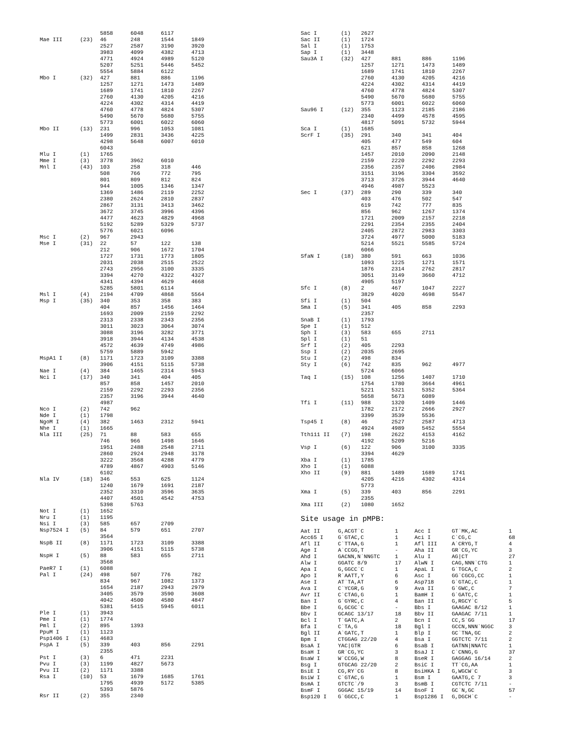| | | 5858 | 6048 | 6117 | |
| Mae III | (23) | 46 | 248 | 1544 | 1849 |
| | | 2527 | 2587 | 3190 | 3920 |
| | | 3983 | 4099 | 4382 | 4713 |
| | | 4771 | 4924 | 4989 | 5120 |
| | | 5207 | 5251 | 5446 | 5452 |
| | | 5554 | 5884 | 6122 | |
| Mbo I | (32) | 427 | 881 | 886 | 1196 |
| | | 1257 | 1271 | 1473 | 1489 |
| | | 1689 | 1741 | 1810 | 2267 |
| | | 2760 | 4130 | 4205 | 4216 |
| | | 4224 | 4302 | 4314 | 4419 |
| | | 4760 | 4778 | 4824 | 5307 |
| | | 5490 | 5670 | 5680 | 5755 |
| | | 5773 | 6001 | 6022 | 6060 |
| Mbo II | (13) | 231 | 996 | 1053 | 1081 |
| | | 1499 | 2831 | 3436 | 4225 |
| | | 4298 | 5648 | 6007 | 6010 |
| | | 6043 | | | |
| Mlu I | (1) | 1765 | | | |
| Mme I | (3) | 3778 | 3962 | 6010 | |
| Mnl I | (43) | 103 | 258 | 318 | 446 |
| | | 508 | 766 | 772 | 795 |
| | | 801 | 809 | 812 | 824 |
| | | 944 | 1005 | 1346 | 1347 |
| | | 1369 | 1486 | 2119 | 2252 |
| | | 2380 | 2624 | 2810 | 2837 |
| | | 2867 | 3131 | 3413 | 3462 |
| | | 3672 | 3745 | 3996 | 4396 |
| | | 4477 | 4623 | 4829 | 4968 |
| | | 5192 | 5289 | 5329 | 5737 |
| | | 5776 | 6021 | 6096 | |
| Msc I | (2) | 967 | 2943 | | |
| Mse I | (31) | 22 | 57 | 122 | 138 |
| | | 212 | 906 | 1672 | 1704 |
| | | 1727 | 1731 | 1773 | 1805 |
| | | 2031 | 2038 | 2515 | 2522 |
| | | 2743 | 2956 | 3100 | 3335 |
| | | 3394 | 4270 | 4322 | 4327 |
| | | 4341 | 4394 | 4629 | 4668 |
| | | 5285 | 5801 | 6114 | |
| Msl I | (4) | 2194 | 4709 | 4868 | 5564 |
| Msp I | (35) | 340 | 353 | 358 | 383 |
| | | 404 | 857 | 1456 | 1464 |
| | | 1693 | 2009 | 2159 | 2292 |
| | | 2313 | 2338 | 2343 | 2356 |
| | | 3011 | 3023 | 3064 | 3074 |
| | | 3088 | 3196 | 3282 | 3771 |
| | | 3918 | 3944 | 4134 | 4538 |
| | | 4572 | 4639 | 4749 | 4986 |
| | | 5759 | 5889 | 5942 | |
| MspA1 I | (8) | 1171 | 1723 | 3109 | 3388 |
| | | 3906 | 4151 | 5115 | 5738 |
| Nae I | (4) | 384 | 1465 | 2314 | 5943 |
| Nci I | (17) | 340 | 341 | 404 | 405 |
| | | 857 | 858 | 1457 | 2010 |
| | | 2159 | 2292 | 2293 | 2356 |
| | | 2357 | 3196 | 3944 | 4640 |
| | | 4987 | | | |
| Nco I | (2) | 742 | 962 | | |
| Nde I | (1) | 1798 | | | |
| NgoM I | (4) | 382 | 1463 | 2312 | 5941 |
| Nhe I | (1) | 1665 | | | |
| Nla III | (25) | 71 | 88 | 583 | 655 |
| | | 746 | 966 | 1498 | 1646 |
| | | 1951 | 2488 | 2548 | 2711 |
| | | 2860 | 2924 | 2948 | 3178 |
| | | 3222 | 3568 | 4288 | 4779 |
| | | 4789 | 4867 | 4903 | 5146 |
| | | 6102 | | | |
| Nla IV | (18) | 346 | 553 | 625 | 1124 |
| | | 1240 | 1679 | 1691 | 2187 |
| | | 2352 | 3310 | 3596 | 3635 |
| | | 4407 | 4501 | 4542 | 4753 |
| | | 5398 | 5763 | | |
| Not I | (1) | 1652 | | | |
| Nru I | (1) | 1195 | | | |
| Nsi I | (3) | 585 | 657 | 2709 | |
| Nsp7524 I | (5) | 84 | 579 | 651 | 2707 |
| | | 3564 | | | |
| NspB II | (8) | 1171 | 1723 | 3109 | 3388 |
| | | 3906 | 4151 | 5115 | 5738 |
| NspH I | (5) | 88 | 583 | 655 | 2711 |
| | | 3568 | | | |
| PaeR7 I | (1) | 6088 | | | |
| Pal I | (24) | 498 | 507 | 776 | 782 |
| | | 834 | 967 | 1082 | 1373 |
| | | 1654 | 2187 | 2943 | 2979 |
| | | 3405 | 3579 | 3590 | 3608 |
| | | 4042 | 4500 | 4580 | 4847 |
| | | 5381 | 5415 | 5945 | 6011 |
| Ple I | (1) | 3943 | | | |
| Pme I | (1) | 1774 | | | |
| Pml I | (2) | 895 | 1393 | | |
| PpuM I | (1) | 1123 | | | |
| Psp1406 I | (1) | 4683 | | | |
| PspA I | (5) | 339 | 403 | 856 | 2291 |
| | | 2355 | | | |
| Pst I | (3) | 6 | 471 | 2231 | |
| Pvu I | (3) | 1199 | 4827 | 5673 | |
| Pvu II | (2) | 1171 | 3388 | | |
| Rsa I | (10) | 53 | 1679 | 1685 | 1761 |
| | | 1795 | 4939 | 5172 | 5385 |
| | | 5393 | 5876 | | |
| Rsr II | (2) | 355 | 2340 | | |
| Sac I | (1) | 2627 | | | |
| Sac II | (1) | 1724 | | | |
| Sal I | (1) | 1753 | | | |
| Sap I | (1) | 3448 | | | |
| Sau3A I | (32) | 427 | 881 | 886 | 1196 |
| | | 1257 | 1271 | 1473 | 1489 |
| | | 1689 | 1741 | 1810 | 2267 |
| | | 2760 | 4130 | 4205 | 4216 |
| | | 4224 | 4302 | 4314 | 4419 |
| | | 4760 | 4778 | 4824 | 5307 |
| | | 5490 | 5670 | 5680 | 5755 |
| | | 5773 | 6001 | 6022 | 6060 |
| Sau96 I | (12) | 355 | 1123 | 2185 | 2186 |
| | | 2340 | 4499 | 4578 | 4595 |
| | | 4817 | 5091 | 5732 | 5944 |
| Sca I | (1) | 1685 | | | |
| ScrF I | (35) | 291 | 340 | 341 | 404 |
| | | 405 | 477 | 549 | 604 |
| | | 621 | 857 | 858 | 1268 |
| | | 1457 | 2010 | 2090 | 2148 |
| | | 2159 | 2220 | 2292 | 2293 |
| | | 2356 | 2357 | 2406 | 2984 |
| | | 3151 | 3196 | 3304 | 3592 |
| | | 3713 | 3726 | 3944 | 4640 |
| | | 4946 | 4987 | 5523 | |
| Sec I | (37) | 289 | 290 | 339 | 340 |
| | | 403 | 476 | 502 | 547 |
| | | 619 | 742 | 777 | 835 |
| | | 856 | 962 | 1267 | 1374 |
| | | 1721 | 2009 | 2157 | 2218 |
| | | 2291 | 2354 | 2355 | 2404 |
| | | 2405 | 2872 | 2983 | 3303 |
| | | 3724 | 4977 | 5000 | 5183 |
| | | 5214 | 5521 | 5585 | 5724 |
| | | 6066 | | | |
| SfaN I | (18) | 380 | 591 | 663 | 1036 |
| | | 1093 | 1225 | 1271 | 1571 |
| | | 1876 | 2314 | 2762 | 2817 |
| | | 3051 | 3149 | 3660 | 4712 |
| | | 4905 | 5197 | | |
| Sfc I | (8) | 2 | 467 | 1047 | 2227 |
| | | 3829 | 4020 | 4698 | 5547 |
| Sfi I | (1) | 504 | | | |
| Sma I | (5) | 341 | 405 | 858 | 2293 |
| | | 2357 | | | |
| SnaB I | (1) | 1793 | | | |
| Spe I | (1) | 512 | | | |
| Sph I | (3) | 583 | 655 | 2711 | |
| Spl I | (1) | 51 | | | |
| Srf I | (2) | 405 | 2293 | | |
| Ssp I | (2) | 2035 | 2695 | | |
| Stu I | (2) | 498 | 834 | | |
| Sty I | (6) | 742 | 835 | 962 | 4977 |
| | | 5724 | 6066 | | |
| Taq I | (15) | 108 | 1256 | 1407 | 1710 |
| | | 1754 | 1780 | 3664 | 4961 |
| | | 5221 | 5321 | 5352 | 5364 |
| | | 5658 | 5673 | 6089 | |
| Tfi I | (11) | 988 | 1320 | 1409 | 1446 |
| | | 1782 | 2172 | 2666 | 2927 |
| | | 3399 | 3539 | 5536 | |
| Tsp45 I | (8) | 46 | 2527 | 2587 | 4713 |
| | | 4924 | 4989 | 5452 | 5554 |
| Tth111 II | (7) | 198 | 2622 | 4153 | 4162 |
| | | 4192 | 5209 | 5216 | |
| Vsp I | (6) | 122 | 906 | 3100 | 3335 |
| | | 3394 | 4629 | | |
| Xba I | (1) | 1785 | | | |
| Xho I | (1) | 6088 | | | |
| Xho II | (9) | 881 | 1489 | 1689 | 1741 |
| | | 4205 | 4216 | 4302 | 4314 |
| | | 5773 | | | |
| Xma I | (5) | 339 | 403 | 856 | 2291 |
| | | 2355 | | | |
| Xma III | (2) | 1080 | 1652 | | |
Site usage in pMPB:
| Aat II | G,ACGT`C | 1 | Acc I | GT`MK,AC | 1 |
| Acc65 I | G`GTAC,C | 1 | Aci I | C`CG,C | 68 |
| Afl II | C`TTAA,G | 1 | Afl III | A`CRYG,T | 4 |
| Age I | A`CCGG,T | - | Aha II | GR`CG,YC | 3 |
| Ahd I | GACNN,N`NNGTC | 1 | Alu I | AG/CT | 27 |
| Alw I | GGATC 8/9 | 17 | AlwN I | CAG,NNN`CTG | 1 |
| Apa I | G,GGCC`C | 1 | ApaL I | G`TGCA,C | 2 |
| Apo I | R`AATT,Y | 6 | Asc I | GG`CGCG,CC | 1 |
| Ase I | AT`TA,AT | 6 | Asp718 | G`GTAC,C | 1 |
| Ava I | C`YCGR,G | 9 | Ava II | G`GWC,C | 7 |
| Avr II | C`CTAG,G | 1 | BamH I | G`GATC,C | 1 |
| Ban I | G`GYRC,C | 4 | Ban II | G,RGCY`C | 5 |
| Bbe I | G,GCGC`C | - | Bbs I | GAAGAC 8/12 | 1 |
| Bbv I | GCAGC 13/17 | 18 | Bbv II | GAAGAC 7/11 | 1 |
| Bcl I | T`GATC,A | 2 | Bcn I | CC,S`GG | 17 |
| Bfa I | C`TA,G | 18 | Bgl I | GCCN,NNN`NGGC | 3 |
| Bgl II | A`GATC,T | 1 | Blp I | GC`TNA,GC | 2 |
| Bpm I | CTGGAG 22/20 | 4 | Bsa I | GGTCTC 7/11 | 2 |
| BsaA I | YAC/GTR | 6 | BsaB I | GATNN/NNATC | 1 |
| BsaH I | GR`CG,YC | 3 | BsaJ I | C`CNNG,G | 37 |
| BsaW I | W`CCGG,W | 8 | BseR I | GAGGAG 16/14 | 2 |
| Bsg I | GTGCAG 22/20 | 2 | BsiC I | TT`CG,AA | 1 |
| BsiE I | CG,RY`CG | 8 | BsiHKA I | G,WGCW`C | 3 |
| BsiW I | C`GTAC,G | 1 | Bsm I | GAATG,C 7 | 3 |
| BsmA I | GTCTC`/9 | 3 | BsmB I | CGTCTC 7/11 | - |
| BsmF I | GGGAC 15/19 | 14 | BsoF I | GC`N,GC | 57 |
| Bsp120 I | G`GGCC,C | 1 | Bsp1286 I | G,DGCH`C | - |